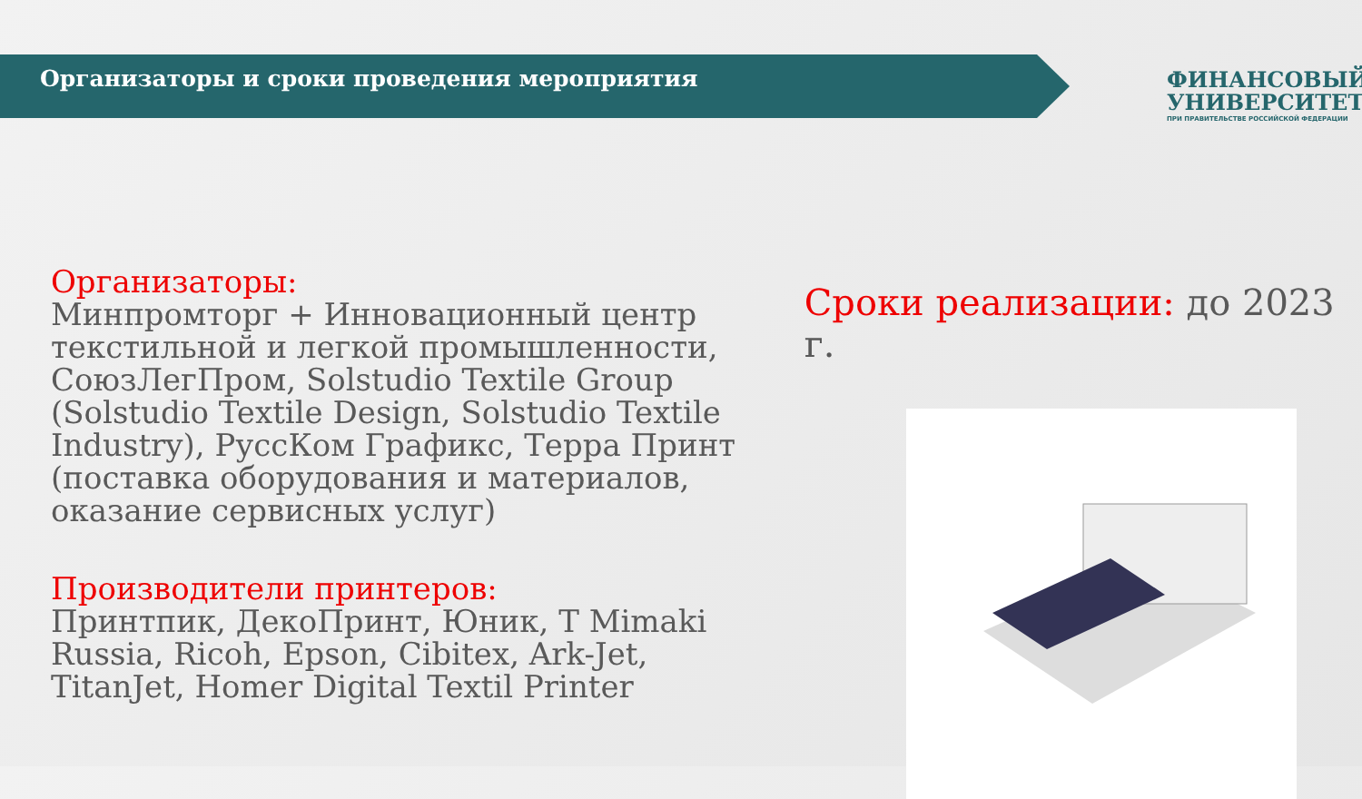Организаторы и сроки проведения мероприятия
ФИНАНСОВЫЙ
УНИВЕРСИТЕТ
ПРИ ПРАВИТЕЛЬСТВЕ РОССИЙСКОЙ ФЕДЕРАЦИИ
Организаторы:
Минпромторг + Инновационный центр текстильной и легкой промышленности, СоюзЛегПром, Solstudio Textile Group (Solstudio Textile Design, Solstudio Textile Industry), РуссКом Графикс, Терра Принт (поставка оборудования и материалов, оказание сервисных услуг)
Производители принтеров:
Принтпик, ДекоПринт, Юник, T Mimaki Russia, Ricoh, Epson, Cibitex, Ark-Jet, TitanJet, Homer Digital Textil Printer
Сроки реализации: до 2023 г.